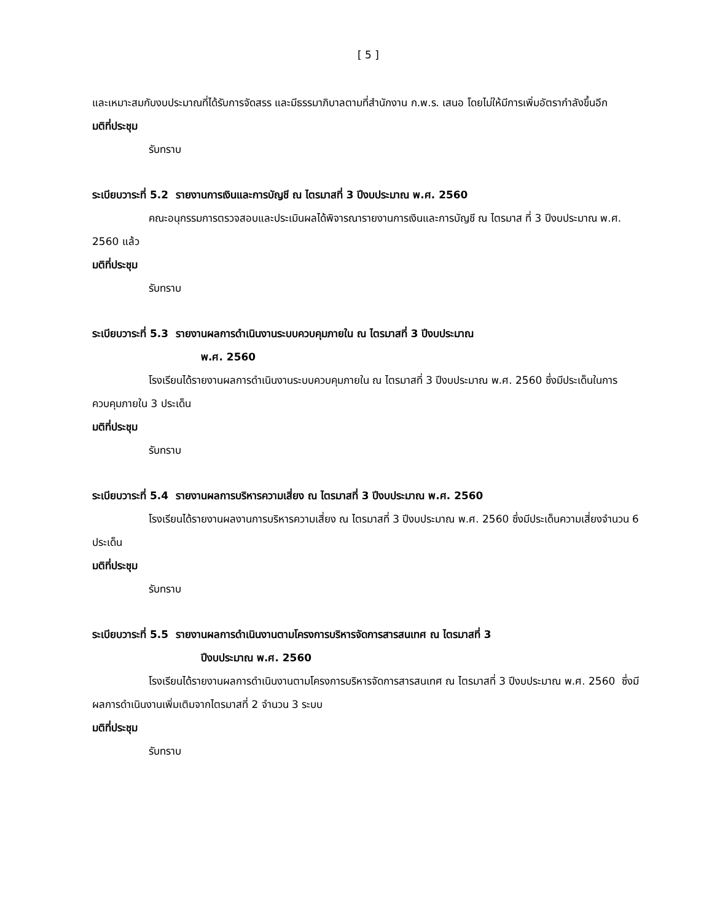[ 5 ]
และเหมาะสมกับงบประมาณที่ได้รับการจัดสรร และมีธรรมาภิบาลตามที่สำนักงาน ก.พ.ร. เสนอ โดยไม่ให้มีการเพิ่มอัตรากำลังขึ้นอีก
มติที่ประชุม
รับทราบ
ระเบียบวาระที่ 5.2 รายงานการเงินและการบัญชี ณ ไตรมาสที่ 3 ปีงบประมาณ พ.ศ. 2560
คณะอนุกรรมการตรวจสอบและประเมินผลได้พิจารณารายงานการเงินและการบัญชี ณ ไตรมาส ที่ 3 ปีงบประมาณ พ.ศ. 2560 แล้ว
มติที่ประชุม
รับทราบ
ระเบียบวาระที่ 5.3 รายงานผลการดำเนินงานระบบควบคุมภายใน ณ ไตรมาสที่ 3 ปีงบประมาณ
พ.ศ. 2560
โรงเรียนได้รายงานผลการดำเนินงานระบบควบคุมภายใน ณ ไตรมาสที่ 3 ปีงบประมาณ พ.ศ. 2560 ซึ่งมีประเด็นในการควบคุมภายใน 3 ประเด็น
มติที่ประชุม
รับทราบ
ระเบียบวาระที่ 5.4 รายงานผลการบริหารความเสี่ยง ณ ไตรมาสที่ 3 ปีงบประมาณ พ.ศ. 2560
โรงเรียนได้รายงานผลงานการบริหารความเสี่ยง ณ ไตรมาสที่ 3 ปีงบประมาณ พ.ศ. 2560 ซึ่งมีประเด็นความเสี่ยงจำนวน 6 ประเด็น
มติที่ประชุม
รับทราบ
ระเบียบวาระที่ 5.5 รายงานผลการดำเนินงานตามโครงการบริหารจัดการสารสนเทศ ณ ไตรมาสที่ 3
ปีงบประมาณ พ.ศ. 2560
โรงเรียนได้รายงานผลการดำเนินงานตามโครงการบริหารจัดการสารสนเทศ ณ ไตรมาสที่ 3 ปีงบประมาณ พ.ศ. 2560 ซึ่งมีผลการดำเนินงานเพิ่มเติมจากไตรมาสที่ 2 จำนวน 3 ระบบ
มติที่ประชุม
รับทราบ